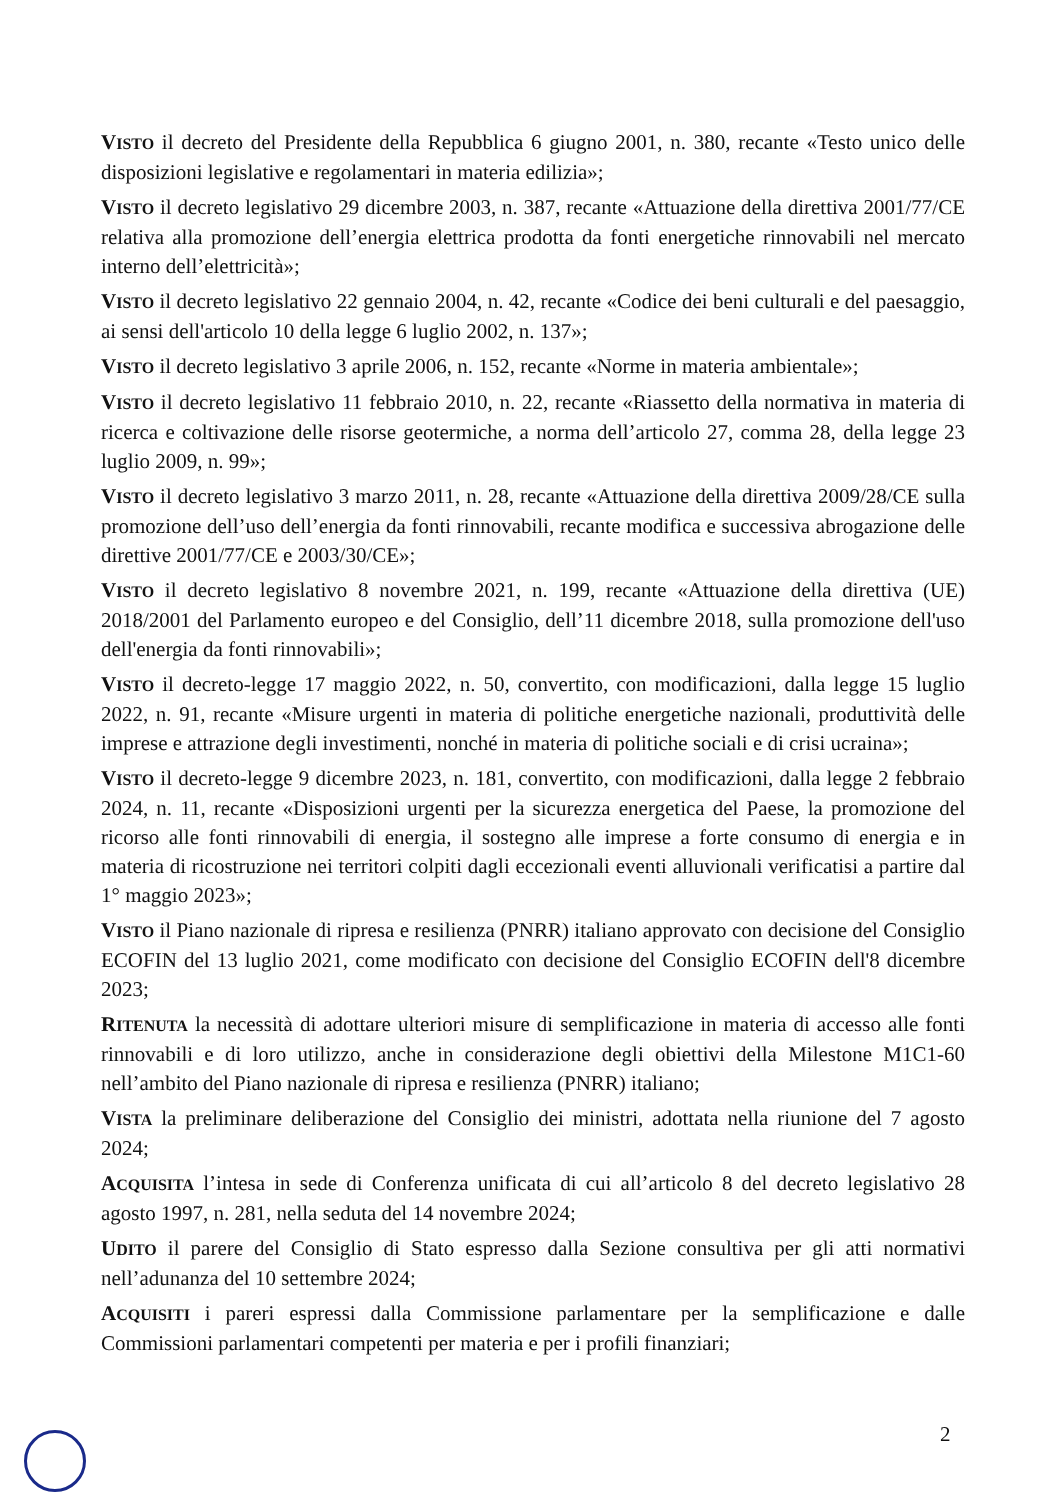VISTO il decreto del Presidente della Repubblica 6 giugno 2001, n. 380, recante «Testo unico delle disposizioni legislative e regolamentari in materia edilizia»;
VISTO il decreto legislativo 29 dicembre 2003, n. 387, recante «Attuazione della direttiva 2001/77/CE relativa alla promozione dell’energia elettrica prodotta da fonti energetiche rinnovabili nel mercato interno dell’elettricità»;
VISTO il decreto legislativo 22 gennaio 2004, n. 42, recante «Codice dei beni culturali e del paesaggio, ai sensi dell'articolo 10 della legge 6 luglio 2002, n. 137»;
VISTO il decreto legislativo 3 aprile 2006, n. 152, recante «Norme in materia ambientale»;
VISTO il decreto legislativo 11 febbraio 2010, n. 22, recante «Riassetto della normativa in materia di ricerca e coltivazione delle risorse geotermiche, a norma dell’articolo 27, comma 28, della legge 23 luglio 2009, n. 99»;
VISTO il decreto legislativo 3 marzo 2011, n. 28, recante «Attuazione della direttiva 2009/28/CE sulla promozione dell’uso dell’energia da fonti rinnovabili, recante modifica e successiva abrogazione delle direttive 2001/77/CE e 2003/30/CE»;
VISTO il decreto legislativo 8 novembre 2021, n. 199, recante «Attuazione della direttiva (UE) 2018/2001 del Parlamento europeo e del Consiglio, dell’11 dicembre 2018, sulla promozione dell'uso dell'energia da fonti rinnovabili»;
VISTO il decreto-legge 17 maggio 2022, n. 50, convertito, con modificazioni, dalla legge 15 luglio 2022, n. 91, recante «Misure urgenti in materia di politiche energetiche nazionali, produttività delle imprese e attrazione degli investimenti, nonché in materia di politiche sociali e di crisi ucraina»;
VISTO il decreto-legge 9 dicembre 2023, n. 181, convertito, con modificazioni, dalla legge 2 febbraio 2024, n. 11, recante «Disposizioni urgenti per la sicurezza energetica del Paese, la promozione del ricorso alle fonti rinnovabili di energia, il sostegno alle imprese a forte consumo di energia e in materia di ricostruzione nei territori colpiti dagli eccezionali eventi alluvionali verificatisi a partire dal 1° maggio 2023»;
VISTO il Piano nazionale di ripresa e resilienza (PNRR) italiano approvato con decisione del Consiglio ECOFIN del 13 luglio 2021, come modificato con decisione del Consiglio ECOFIN dell'8 dicembre 2023;
RITENUTA la necessità di adottare ulteriori misure di semplificazione in materia di accesso alle fonti rinnovabili e di loro utilizzo, anche in considerazione degli obiettivi della Milestone M1C1-60 nell’ambito del Piano nazionale di ripresa e resilienza (PNRR) italiano;
VISTA la preliminare deliberazione del Consiglio dei ministri, adottata nella riunione del 7 agosto 2024;
ACQUISITA l’intesa in sede di Conferenza unificata di cui all’articolo 8 del decreto legislativo 28 agosto 1997, n. 281, nella seduta del 14 novembre 2024;
UDITO il parere del Consiglio di Stato espresso dalla Sezione consultiva per gli atti normativi nell’adunanza del 10 settembre 2024;
ACQUISITI i pareri espressi dalla Commissione parlamentare per la semplificazione e dalle Commissioni parlamentari competenti per materia e per i profili finanziari;
2